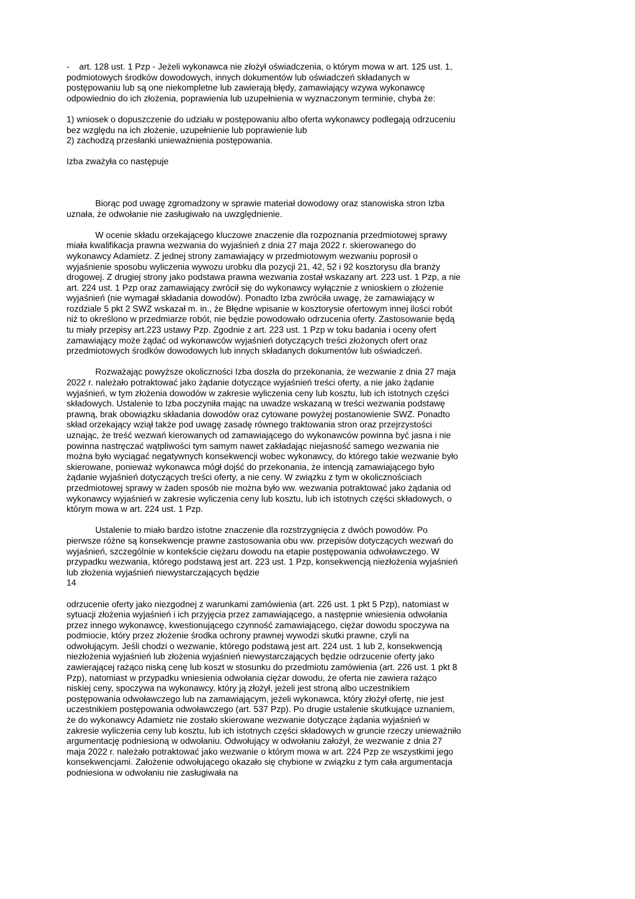- art. 128 ust. 1 Pzp - Jeżeli wykonawca nie złożył oświadczenia, o którym mowa w art. 125 ust. 1, podmiotowych środków dowodowych, innych dokumentów lub oświadczeń składanych w postępowaniu lub są one niekompletne lub zawierają błędy, zamawiający wzywa wykonawcę odpowiednio do ich złożenia, poprawienia lub uzupełnienia w wyznaczonym terminie, chyba że:
1) wniosek o dopuszczenie do udziału w postępowaniu albo oferta wykonawcy podlegają odrzuceniu bez względu na ich złożenie, uzupełnienie lub poprawienie lub
2) zachodzą przesłanki unieważnienia postępowania.
Izba zważyła co następuje
Biorąc pod uwagę zgromadzony w sprawie materiał dowodowy oraz stanowiska stron Izba uznała, że odwołanie nie zasługiwało na uwzględnienie.
W ocenie składu orzekającego kluczowe znaczenie dla rozpoznania przedmiotowej sprawy miała kwalifikacja prawna wezwania do wyjaśnień z dnia 27 maja 2022 r. skierowanego do wykonawcy Adamietz. Z jednej strony zamawiający w przedmiotowym wezwaniu poprosił o wyjaśnienie sposobu wyliczenia wywozu urobku dla pozycji 21, 42, 52 i 92 kosztorysu dla branży drogowej. Z drugiej strony jako podstawa prawna wezwania został wskazany art. 223 ust. 1 Pzp, a nie art. 224 ust. 1 Pzp oraz zamawiający zwrócił się do wykonawcy wyłącznie z wnioskiem o złożenie wyjaśnień (nie wymagał składania dowodów). Ponadto Izba zwróciła uwagę, że zamawiający w rozdziale 5 pkt 2 SWZ wskazał m. in., że Błędne wpisanie w kosztorysie ofertowym innej ilości robót niż to określono w przedmiarze robót, nie będzie powodowało odrzucenia oferty. Zastosowanie będą tu miały przepisy art.223 ustawy Pzp. Zgodnie z art. 223 ust. 1 Pzp w toku badania i oceny ofert zamawiający może żądać od wykonawców wyjaśnień dotyczących treści złożonych ofert oraz przedmiotowych środków dowodowych lub innych składanych dokumentów lub oświadczeń.
Rozważając powyższe okoliczności Izba doszła do przekonania, że wezwanie z dnia 27 maja 2022 r. należało potraktować jako żądanie dotyczące wyjaśnień treści oferty, a nie jako żądanie wyjaśnień, w tym złożenia dowodów w zakresie wyliczenia ceny lub kosztu, lub ich istotnych części składowych. Ustalenie to Izba poczyniła mając na uwadze wskazaną w treści wezwania podstawę prawną, brak obowiązku składania dowodów oraz cytowane powyżej postanowienie SWZ. Ponadto skład orzekający wziął także pod uwagę zasadę równego traktowania stron oraz przejrzystości uznając, że treść wezwań kierowanych od zamawiającego do wykonawców powinna być jasna i nie powinna nastręczać wątpliwości tym samym nawet zakładając niejasność samego wezwania nie można było wyciągać negatywnych konsekwencji wobec wykonawcy, do którego takie wezwanie było skierowane, ponieważ wykonawca mógł dojść do przekonania, że intencją zamawiającego było żądanie wyjaśnień dotyczących treści oferty, a nie ceny. W związku z tym w okolicznościach przedmiotowej sprawy w żaden sposób nie można było ww. wezwania potraktować jako żądania od wykonawcy wyjaśnień w zakresie wyliczenia ceny lub kosztu, lub ich istotnych części składowych, o którym mowa w art. 224 ust. 1 Pzp.
Ustalenie to miało bardzo istotne znaczenie dla rozstrzygnięcia z dwóch powodów. Po pierwsze różne są konsekwencje prawne zastosowania obu ww. przepisów dotyczących wezwań do wyjaśnień, szczególnie w kontekście ciężaru dowodu na etapie postępowania odwoławczego. W przypadku wezwania, którego podstawą jest art. 223 ust. 1 Pzp, konsekwencją niezłożenia wyjaśnień lub złożenia wyjaśnień niewystarczających będzie
14
odrzucenie oferty jako niezgodnej z warunkami zamówienia (art. 226 ust. 1 pkt 5 Pzp), natomiast w sytuacji złożenia wyjaśnień i ich przyjęcia przez zamawiającego, a następnie wniesienia odwołania przez innego wykonawcę, kwestionującego czynność zamawiającego, ciężar dowodu spoczywa na podmiocie, który przez złożenie środka ochrony prawnej wywodzi skutki prawne, czyli na odwołującym. Jeśli chodzi o wezwanie, którego podstawą jest art. 224 ust. 1 lub 2, konsekwencją niezłożenia wyjaśnień lub złożenia wyjaśnień niewystarczających będzie odrzucenie oferty jako zawierającej rażąco niską cenę lub koszt w stosunku do przedmiotu zamówienia (art. 226 ust. 1 pkt 8 Pzp), natomiast w przypadku wniesienia odwołania ciężar dowodu, że oferta nie zawiera rażąco niskiej ceny, spoczywa na wykonawcy, który ją złożył, jeżeli jest stroną albo uczestnikiem postępowania odwoławczego lub na zamawiającym, jeżeli wykonawca, który złożył ofertę, nie jest uczestnikiem postępowania odwoławczego (art. 537 Pzp). Po drugie ustalenie skutkujące uznaniem, że do wykonawcy Adamietz nie zostało skierowane wezwanie dotyczące żądania wyjaśnień w zakresie wyliczenia ceny lub kosztu, lub ich istotnych części składowych w gruncie rzeczy unieważniło argumentację podniesioną w odwołaniu. Odwołujący w odwołaniu założył, że wezwanie z dnia 27 maja 2022 r. należało potraktować jako wezwanie o którym mowa w art. 224 Pzp ze wszystkimi jego konsekwencjami. Założenie odwołującego okazało się chybione w związku z tym cała argumentacja podniesiona w odwołaniu nie zasługiwała na